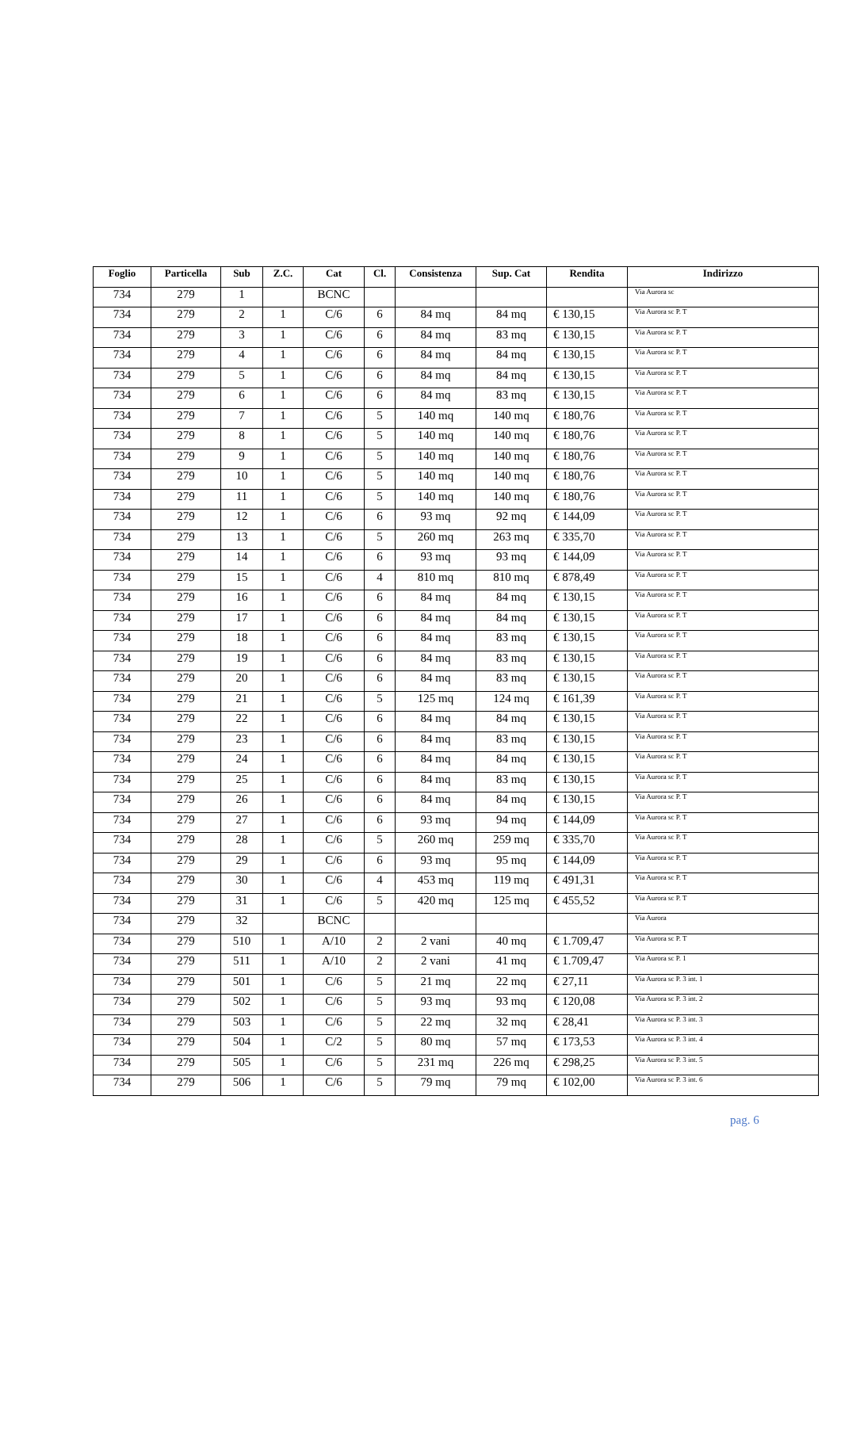| Foglio | Particella | Sub | Z.C. | Cat | Cl. | Consistenza | Sup. Cat | Rendita | Indirizzo |
| --- | --- | --- | --- | --- | --- | --- | --- | --- | --- |
| 734 | 279 | 1 | | BCNC | | | | | Via Aurora sc |
| 734 | 279 | 2 | 1 | C/6 | 6 | 84 mq | 84 mq | € 130,15 | Via Aurora sc P. T |
| 734 | 279 | 3 | 1 | C/6 | 6 | 84 mq | 83 mq | € 130,15 | Via Aurora sc P. T |
| 734 | 279 | 4 | 1 | C/6 | 6 | 84 mq | 84 mq | € 130,15 | Via Aurora sc P. T |
| 734 | 279 | 5 | 1 | C/6 | 6 | 84 mq | 84 mq | € 130,15 | Via Aurora sc P. T |
| 734 | 279 | 6 | 1 | C/6 | 6 | 84 mq | 83 mq | € 130,15 | Via Aurora sc P. T |
| 734 | 279 | 7 | 1 | C/6 | 5 | 140 mq | 140 mq | € 180,76 | Via Aurora sc P. T |
| 734 | 279 | 8 | 1 | C/6 | 5 | 140 mq | 140 mq | € 180,76 | Via Aurora sc P. T |
| 734 | 279 | 9 | 1 | C/6 | 5 | 140 mq | 140 mq | € 180,76 | Via Aurora sc P. T |
| 734 | 279 | 10 | 1 | C/6 | 5 | 140 mq | 140 mq | € 180,76 | Via Aurora sc P. T |
| 734 | 279 | 11 | 1 | C/6 | 5 | 140 mq | 140 mq | € 180,76 | Via Aurora sc P. T |
| 734 | 279 | 12 | 1 | C/6 | 6 | 93 mq | 92 mq | € 144,09 | Via Aurora sc P. T |
| 734 | 279 | 13 | 1 | C/6 | 5 | 260 mq | 263 mq | € 335,70 | Via Aurora sc P. T |
| 734 | 279 | 14 | 1 | C/6 | 6 | 93 mq | 93 mq | € 144,09 | Via Aurora sc P. T |
| 734 | 279 | 15 | 1 | C/6 | 4 | 810 mq | 810 mq | € 878,49 | Via Aurora sc P. T |
| 734 | 279 | 16 | 1 | C/6 | 6 | 84 mq | 84 mq | € 130,15 | Via Aurora sc P. T |
| 734 | 279 | 17 | 1 | C/6 | 6 | 84 mq | 84 mq | € 130,15 | Via Aurora sc P. T |
| 734 | 279 | 18 | 1 | C/6 | 6 | 84 mq | 83 mq | € 130,15 | Via Aurora sc P. T |
| 734 | 279 | 19 | 1 | C/6 | 6 | 84 mq | 83 mq | € 130,15 | Via Aurora sc P. T |
| 734 | 279 | 20 | 1 | C/6 | 6 | 84 mq | 83 mq | € 130,15 | Via Aurora sc P. T |
| 734 | 279 | 21 | 1 | C/6 | 5 | 125 mq | 124 mq | € 161,39 | Via Aurora sc P. T |
| 734 | 279 | 22 | 1 | C/6 | 6 | 84 mq | 84 mq | € 130,15 | Via Aurora sc P. T |
| 734 | 279 | 23 | 1 | C/6 | 6 | 84 mq | 83 mq | € 130,15 | Via Aurora sc P. T |
| 734 | 279 | 24 | 1 | C/6 | 6 | 84 mq | 84 mq | € 130,15 | Via Aurora sc P. T |
| 734 | 279 | 25 | 1 | C/6 | 6 | 84 mq | 83 mq | € 130,15 | Via Aurora sc P. T |
| 734 | 279 | 26 | 1 | C/6 | 6 | 84 mq | 84 mq | € 130,15 | Via Aurora sc P. T |
| 734 | 279 | 27 | 1 | C/6 | 6 | 93 mq | 94 mq | € 144,09 | Via Aurora sc P. T |
| 734 | 279 | 28 | 1 | C/6 | 5 | 260 mq | 259 mq | € 335,70 | Via Aurora sc P. T |
| 734 | 279 | 29 | 1 | C/6 | 6 | 93 mq | 95 mq | € 144,09 | Via Aurora sc P. T |
| 734 | 279 | 30 | 1 | C/6 | 4 | 453 mq | 119 mq | € 491,31 | Via Aurora sc P. T |
| 734 | 279 | 31 | 1 | C/6 | 5 | 420 mq | 125 mq | € 455,52 | Via Aurora sc P. T |
| 734 | 279 | 32 | | BCNC | | | | | Via Aurora |
| 734 | 279 | 510 | 1 | A/10 | 2 | 2 vani | 40 mq | € 1.709,47 | Via Aurora sc P. T |
| 734 | 279 | 511 | 1 | A/10 | 2 | 2 vani | 41 mq | € 1.709,47 | Via Aurora sc P. 1 |
| 734 | 279 | 501 | 1 | C/6 | 5 | 21 mq | 22 mq | € 27,11 | Via Aurora sc P. 3 int. 1 |
| 734 | 279 | 502 | 1 | C/6 | 5 | 93 mq | 93 mq | € 120,08 | Via Aurora sc P. 3 int. 2 |
| 734 | 279 | 503 | 1 | C/6 | 5 | 22 mq | 32 mq | € 28,41 | Via Aurora sc P. 3 int. 3 |
| 734 | 279 | 504 | 1 | C/2 | 5 | 80 mq | 57 mq | € 173,53 | Via Aurora sc P. 3 int. 4 |
| 734 | 279 | 505 | 1 | C/6 | 5 | 231 mq | 226 mq | € 298,25 | Via Aurora sc P. 3 int. 5 |
| 734 | 279 | 506 | 1 | C/6 | 5 | 79 mq | 79 mq | € 102,00 | Via Aurora sc P. 3 int. 6 |
pag. 6